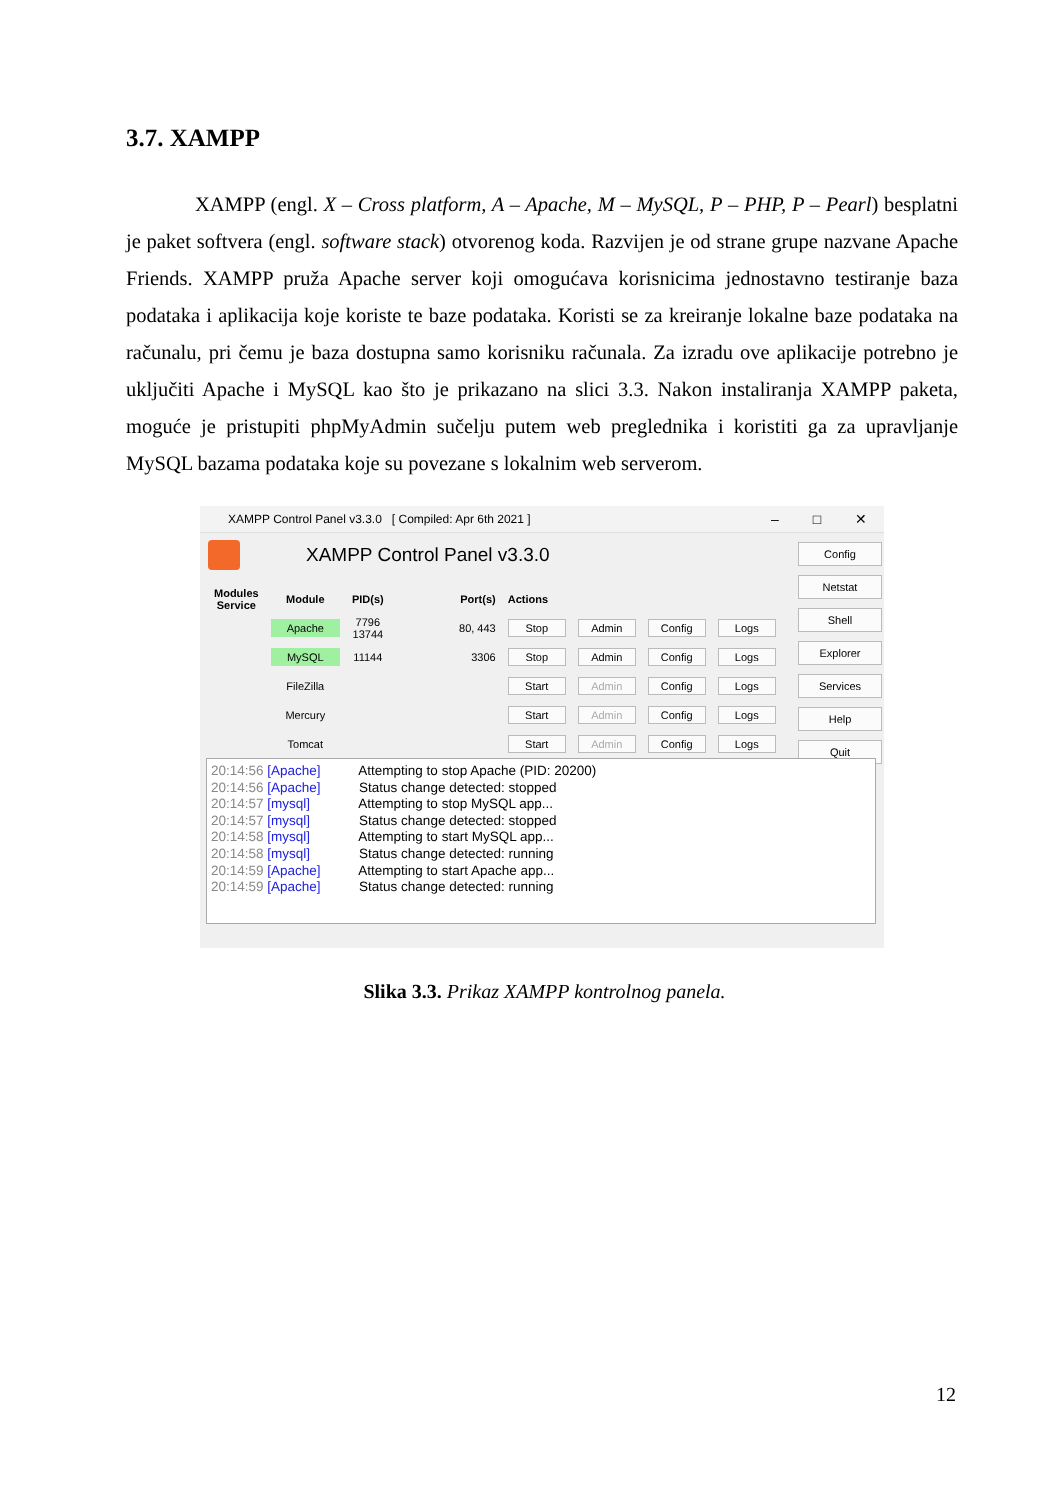3.7. XAMPP
XAMPP (engl. X – Cross platform, A – Apache, M – MySQL, P – PHP, P – Pearl) besplatni je paket softvera (engl. software stack) otvorenog koda. Razvijen je od strane grupe nazvane Apache Friends. XAMPP pruža Apache server koji omogućava korisnicima jednostavno testiranje baza podataka i aplikacija koje koriste te baze podataka. Koristi se za kreiranje lokalne baze podataka na računalu, pri čemu je baza dostupna samo korisniku računala. Za izradu ove aplikacije potrebno je uključiti Apache i MySQL kao što je prikazano na slici 3.3. Nakon instaliranja XAMPP paketa, moguće je pristupiti phpMyAdmin sučelju putem web preglednika i koristiti ga za upravljanje MySQL bazama podataka koje su povezane s lokalnim web serverom.
XAMPP Control Panel v3.3.0 [ Compiled: Apr 6th 2021 ] – □ ✕
XAMPP Control Panel v3.3.0
| Modules Service | Module | PID(s) | Port(s) | Actions | | | |
| --- | --- | --- | --- | --- | --- | --- | --- |
| | Apache | 7796 13744 | 80, 443 | Stop | Admin | Config | Logs |
| | MySQL | 11144 | 3306 | Stop | Admin | Config | Logs |
| | FileZilla | | | Start | Admin | Config | Logs |
| | Mercury | | | Start | Admin | Config | Logs |
| | Tomcat | | | Start | Admin | Config | Logs |
Config
Netstat
Shell
Explorer
Services
Help
Quit
20:14:56 [Apache] Attempting to stop Apache (PID: 20200)
20:14:56 [Apache] Status change detected: stopped
20:14:57 [mysql] Attempting to stop MySQL app...
20:14:57 [mysql] Status change detected: stopped
20:14:58 [mysql] Attempting to start MySQL app...
20:14:58 [mysql] Status change detected: running
20:14:59 [Apache] Attempting to start Apache app...
20:14:59 [Apache] Status change detected: running
Slika 3.3. Prikaz XAMPP kontrolnog panela.
12